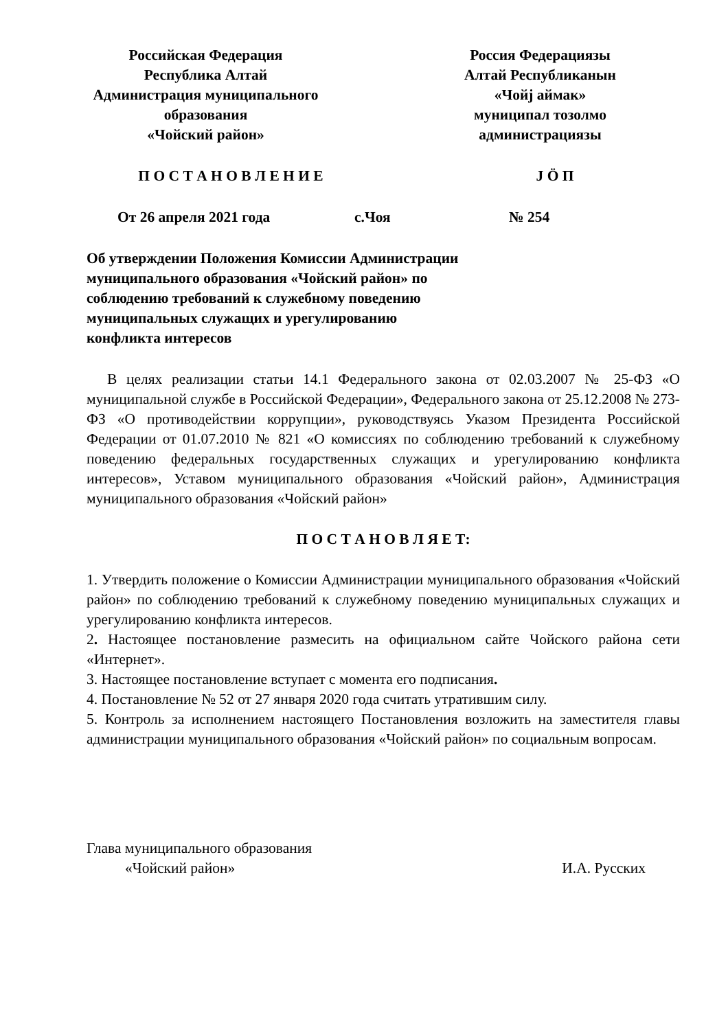Российская Федерация
Республика Алтай
Администрация муниципального
образования
«Чойский район»
Россия Федерациязы
Алтай Республиканын
«Чойј аймак»
муниципал тозолмо
администрациязы
П О С Т А Н О В Л Е Н И Е Ј Ӧ П
От 26 апреля 2021 года с.Чоя № 254
Об утверждении Положения Комиссии Администрации муниципального образования «Чойский район» по соблюдению требований к служебному поведению муниципальных служащих и урегулированию конфликта интересов
В целях реализации статьи 14.1 Федерального закона от 02.03.2007 № 25-ФЗ «О муниципальной службе в Российской Федерации», Федерального закона от 25.12.2008 № 273-ФЗ «О противодействии коррупции», руководствуясь Указом Президента Российской Федерации от 01.07.2010 № 821 «О комиссиях по соблюдению требований к служебному поведению федеральных государственных служащих и урегулированию конфликта интересов», Уставом муниципального образования «Чойский район», Администрация муниципального образования «Чойский район»
П О С Т А Н О В Л Я Е Т:
1. Утвердить положение о Комиссии Администрации муниципального образования «Чойский район» по соблюдению требований к служебному поведению муниципальных служащих и урегулированию конфликта интересов.
2. Настоящее постановление размесить на официальном сайте Чойского района сети «Интернет».
3. Настоящее постановление вступает с момента его подписания.
4. Постановление № 52 от 27 января 2020 года считать утратившим силу.
5. Контроль за исполнением настоящего Постановления возложить на заместителя главы администрации муниципального образования «Чойский район» по социальным вопросам.
Глава муниципального образования
«Чойский район»
И.А. Русских